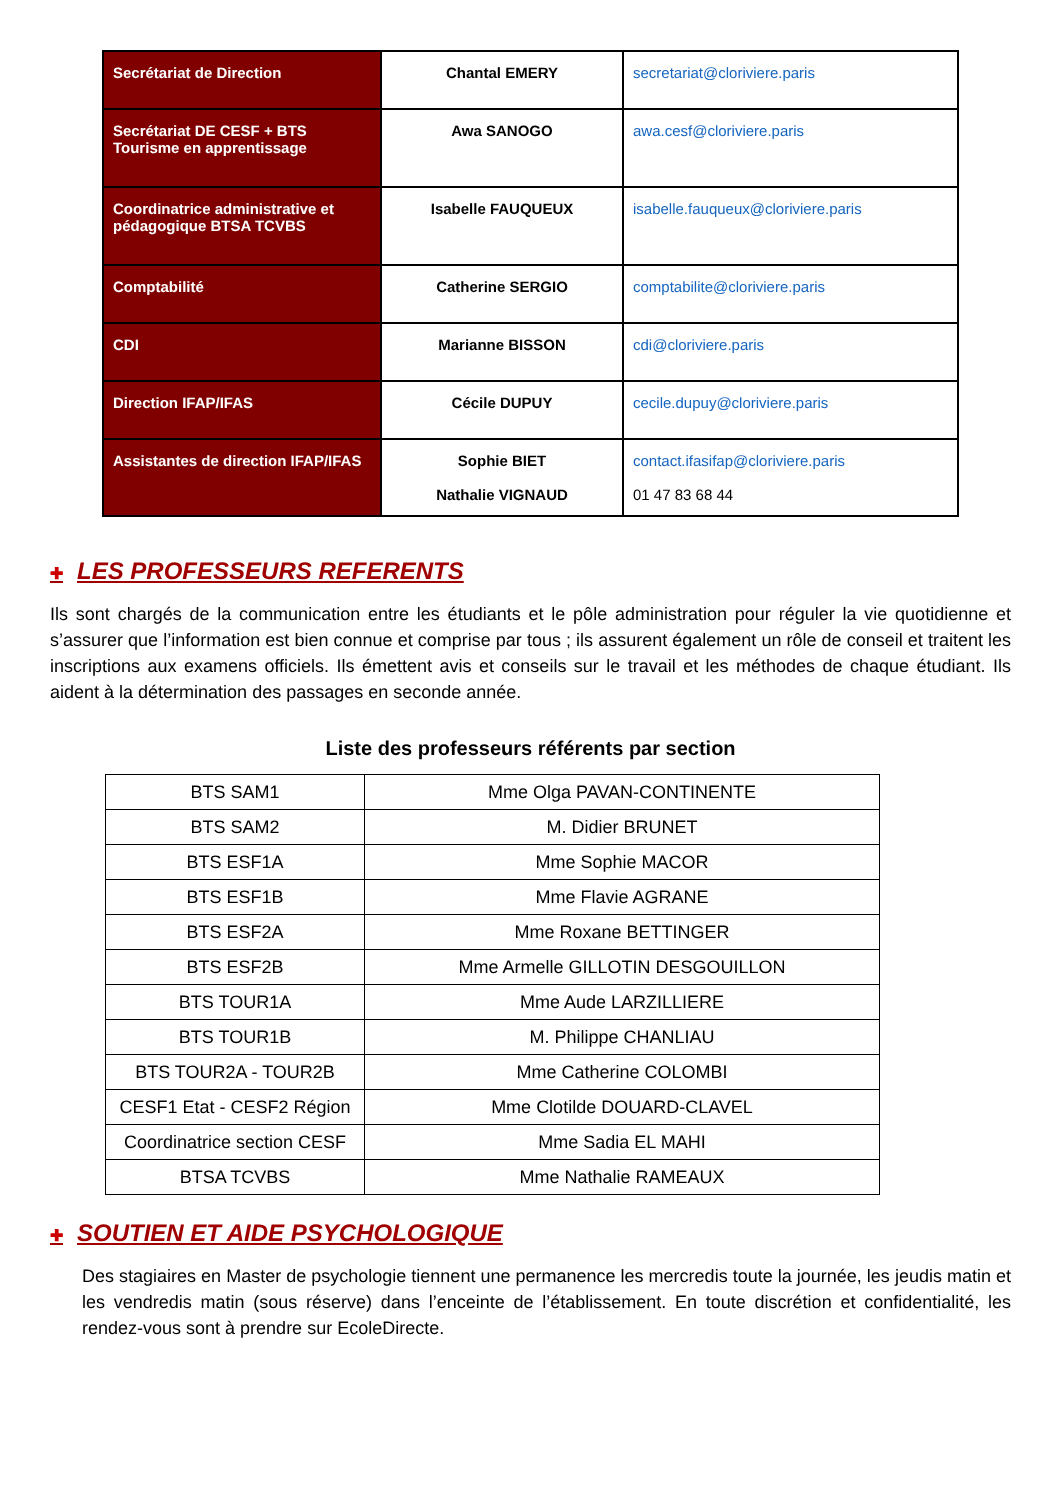| Secrétariat de Direction | Chantal EMERY | secretariat@cloriviere.paris |
| Secrétariat DE CESF + BTS Tourisme en apprentissage | Awa SANOGO | awa.cesf@cloriviere.paris |
| Coordinatrice administrative et pédagogique BTSA TCVBS | Isabelle FAUQUEUX | isabelle.fauqueux@cloriviere.paris |
| Comptabilité | Catherine SERGIO | comptabilite@cloriviere.paris |
| CDI | Marianne BISSON | cdi@cloriviere.paris |
| Direction IFAP/IFAS | Cécile DUPUY | cecile.dupuy@cloriviere.paris |
| Assistantes de direction IFAP/IFAS | Sophie BIET Nathalie VIGNAUD | contact.ifasifap@cloriviere.paris 01 47 83 68 44 |
✚ LES PROFESSEURS REFERENTS
Ils sont chargés de la communication entre les étudiants et le pôle administration pour réguler la vie quotidienne et s’assurer que l’information est bien connue et comprise par tous ; ils assurent également un rôle de conseil et traitent les inscriptions aux examens officiels. Ils émettent avis et conseils sur le travail et les méthodes de chaque étudiant. Ils aident à la détermination des passages en seconde année.
Liste des professeurs référents par section
| BTS SAM1 | Mme Olga PAVAN-CONTINENTE |
| BTS SAM2 | M. Didier BRUNET |
| BTS ESF1A | Mme Sophie MACOR |
| BTS ESF1B | Mme Flavie AGRANE |
| BTS ESF2A | Mme Roxane BETTINGER |
| BTS ESF2B | Mme Armelle GILLOTIN DESGOUILLON |
| BTS TOUR1A | Mme Aude LARZILLIERE |
| BTS TOUR1B | M. Philippe CHANLIAU |
| BTS TOUR2A - TOUR2B | Mme Catherine COLOMBI |
| CESF1 Etat - CESF2 Région | Mme Clotilde DOUARD-CLAVEL |
| Coordinatrice section CESF | Mme Sadia EL MAHI |
| BTSA TCVBS | Mme Nathalie RAMEAUX |
✚ SOUTIEN ET AIDE PSYCHOLOGIQUE
Des stagiaires en Master de psychologie tiennent une permanence les mercredis toute la journée, les jeudis matin et les vendredis matin (sous réserve) dans l’enceinte de l’établissement. En toute discrétion et confidentialité, les rendez-vous sont à prendre sur EcoleDirecte.